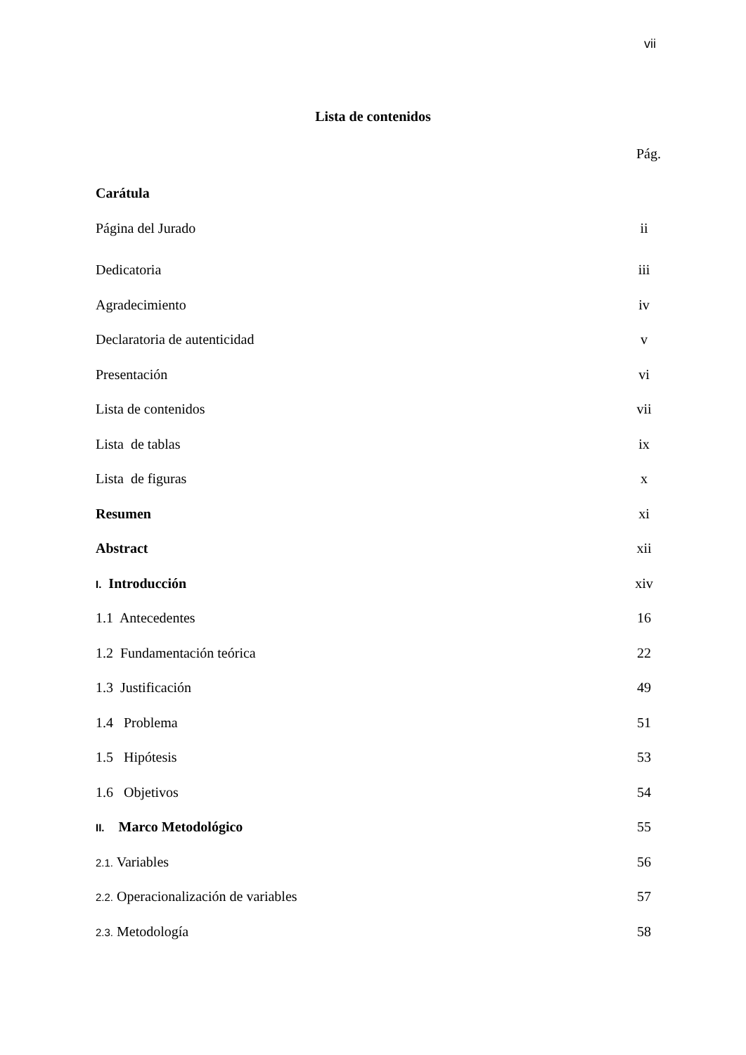vii
Lista de contenidos
Pág.
Carátula
Página del Jurado ii
Dedicatoria iii
Agradecimiento iv
Declaratoria de autenticidad v
Presentación vi
Lista de contenidos vii
Lista de tablas ix
Lista de figuras x
Resumen xi
Abstract xii
I. Introducción xiv
1.1 Antecedentes 16
1.2 Fundamentación teórica 22
1.3 Justificación 49
1.4 Problema 51
1.5 Hipótesis 53
1.6 Objetivos 54
II. Marco Metodológico 55
2.1. Variables 56
2.2. Operacionalización de variables 57
2.3. Metodología 58